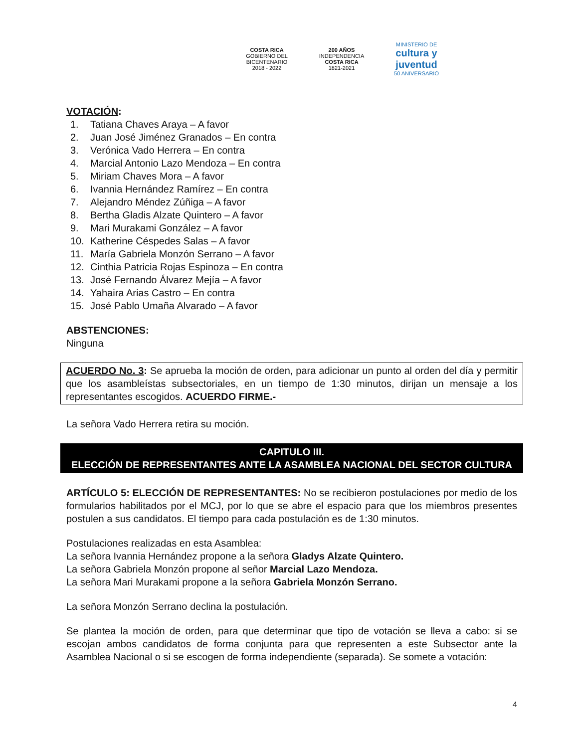COSTA RICA
GOBIERNO DEL BICENTENARIO
2018 - 2022
200 AÑOS
INDEPENDENCIA
COSTA RICA
1821-2021
MINISTERIO DE
cultura y juventud
50 ANIVERSARIO
VOTACIÓN:
1. Tatiana Chaves Araya – A favor
2. Juan José Jiménez Granados – En contra
3. Verónica Vado Herrera – En contra
4. Marcial Antonio Lazo Mendoza – En contra
5. Miriam Chaves Mora – A favor
6. Ivannia Hernández Ramírez – En contra
7. Alejandro Méndez Zúñiga – A favor
8. Bertha Gladis Alzate Quintero – A favor
9. Mari Murakami González – A favor
10. Katherine Céspedes Salas – A favor
11. María Gabriela Monzón Serrano – A favor
12. Cinthia Patricia Rojas Espinoza – En contra
13. José Fernando Álvarez Mejía – A favor
14. Yahaira Arias Castro – En contra
15. José Pablo Umaña Alvarado – A favor
ABSTENCIONES:
Ninguna
ACUERDO No. 3: Se aprueba la moción de orden, para adicionar un punto al orden del día y permitir que los asambleístas subsectoriales, en un tiempo de 1:30 minutos, dirijan un mensaje a los representantes escogidos. ACUERDO FIRME.-
La señora Vado Herrera retira su moción.
CAPITULO III.
ELECCIÓN DE REPRESENTANTES ANTE LA ASAMBLEA NACIONAL DEL SECTOR CULTURA
ARTÍCULO 5: ELECCIÓN DE REPRESENTANTES: No se recibieron postulaciones por medio de los formularios habilitados por el MCJ, por lo que se abre el espacio para que los miembros presentes postulen a sus candidatos. El tiempo para cada postulación es de 1:30 minutos.
Postulaciones realizadas en esta Asamblea:
La señora Ivannia Hernández propone a la señora Gladys Alzate Quintero.
La señora Gabriela Monzón propone al señor Marcial Lazo Mendoza.
La señora Mari Murakami propone a la señora Gabriela Monzón Serrano.
La señora Monzón Serrano declina la postulación.
Se plantea la moción de orden, para que determinar que tipo de votación se lleva a cabo: si se escojan ambos candidatos de forma conjunta para que representen a este Subsector ante la Asamblea Nacional o si se escogen de forma independiente (separada). Se somete a votación:
4